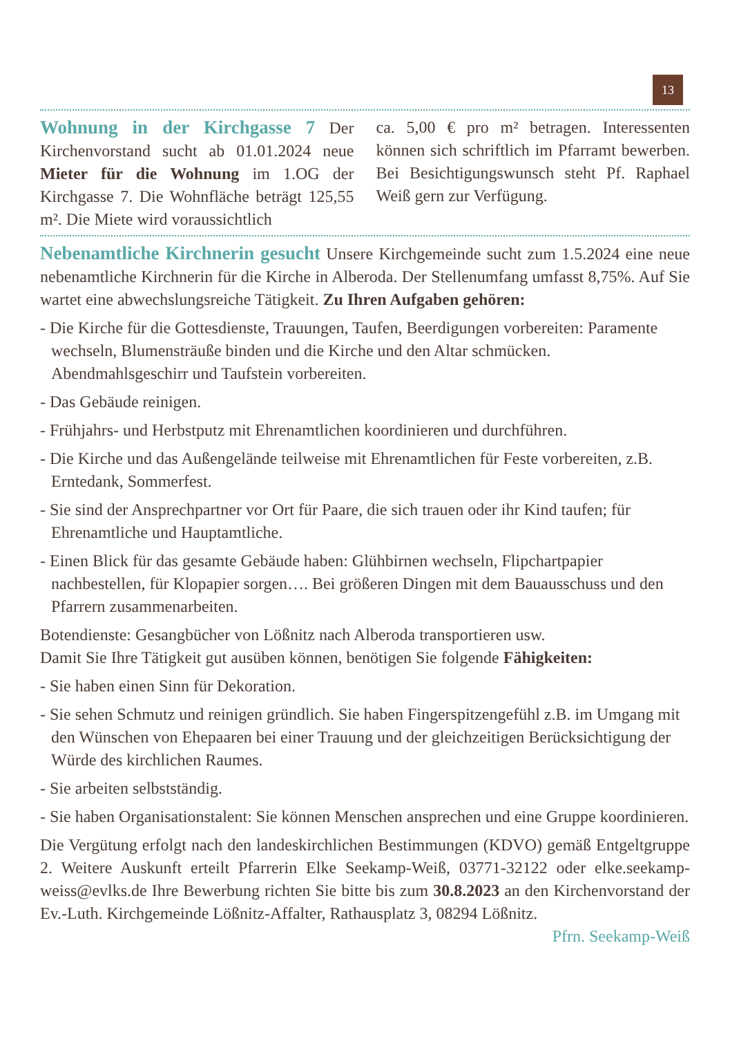13
Wohnung in der Kirchgasse 7 Der Kirchenvorstand sucht ab 01.01.2024 neue Mieter für die Wohnung im 1.OG der Kirchgasse 7. Die Wohnfläche beträgt 125,55 m². Die Miete wird voraussichtlich
ca. 5,00 € pro m² betragen. Interessenten können sich schriftlich im Pfarramt bewerben. Bei Besichtigungswunsch steht Pf. Raphael Weiß gern zur Verfügung.
Nebenamtliche Kirchnerin gesucht Unsere Kirchgemeinde sucht zum 1.5.2024 eine neue nebenamtliche Kirchnerin für die Kirche in Alberoda. Der Stellenumfang umfasst 8,75%. Auf Sie wartet eine abwechslungsreiche Tätigkeit. Zu Ihren Aufgaben gehören:
- Die Kirche für die Gottesdienste, Trauungen, Taufen, Beerdigungen vorbereiten: Paramente wechseln, Blumensträuße binden und die Kirche und den Altar schmücken. Abendmahlsgeschirr und Taufstein vorbereiten.
- Das Gebäude reinigen.
- Frühjahrs- und Herbstputz mit Ehrenamtlichen koordinieren und durchführen.
- Die Kirche und das Außengelände teilweise mit Ehrenamtlichen für Feste vorbereiten, z.B. Erntedank, Sommerfest.
- Sie sind der Ansprechpartner vor Ort für Paare, die sich trauen oder ihr Kind taufen; für Ehrenamtliche und Hauptamtliche.
- Einen Blick für das gesamte Gebäude haben: Glühbirnen wechseln, Flipchartpapier nachbestellen, für Klopapier sorgen…. Bei größeren Dingen mit dem Bauausschuss und den Pfarrern zusammenarbeiten.
Botendienste: Gesangbücher von Lößnitz nach Alberoda transportieren usw.
Damit Sie Ihre Tätigkeit gut ausüben können, benötigen Sie folgende Fähigkeiten:
- Sie haben einen Sinn für Dekoration.
- Sie sehen Schmutz und reinigen gründlich. Sie haben Fingerspitzengefühl z.B. im Umgang mit den Wünschen von Ehepaaren bei einer Trauung und der gleichzeitigen Berücksichtigung der Würde des kirchlichen Raumes.
- Sie arbeiten selbstständig.
- Sie haben Organisationstalent: Sie können Menschen ansprechen und eine Gruppe koordinieren.
Die Vergütung erfolgt nach den landeskirchlichen Bestimmungen (KDVO) gemäß Entgeltgruppe 2. Weitere Auskunft erteilt Pfarrerin Elke Seekamp-Weiß, 03771-32122 oder elke.seekamp-weiss@evlks.de Ihre Bewerbung richten Sie bitte bis zum 30.8.2023 an den Kirchenvorstand der Ev.-Luth. Kirchgemeinde Lößnitz-Affalter, Rathausplatz 3, 08294 Lößnitz.
Pfrn. Seekamp-Weiß